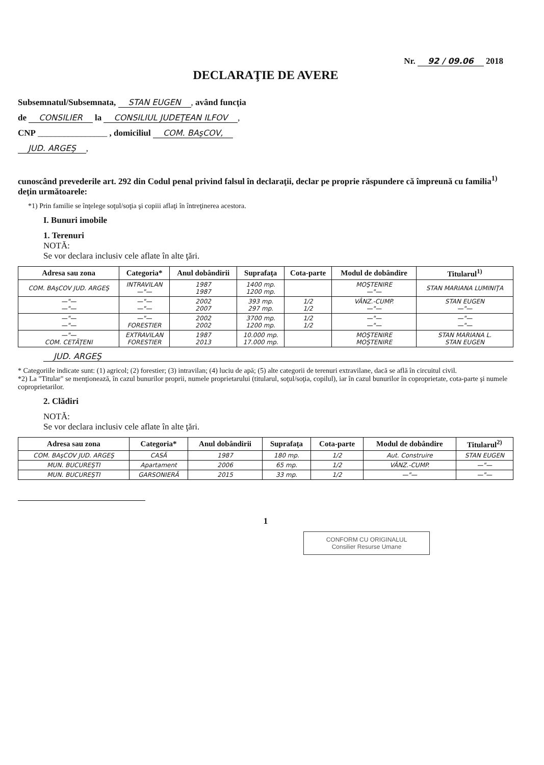Nr. 92 / 09.06 2018
DECLARAŢIE DE AVERE
Subsemnatul/Subsemnata, STAN EUGEN, având funcţia
de CONSILIER la CONSILIUL JUDEŢEAN ILFOV,
CNP ________________ , domiciliul COM. BAşCOV,
JUD. ARGEŞ,
cunoscând prevederile art. 292 din Codul penal privind falsul în declaraţii, declar pe proprie răspundere că împreună cu familia<sup>1)</sup> deţin următoarele:
*1) Prin familie se înţelege soţul/soţia şi copiii aflaţi în întreţinerea acestora.
I. Bunuri imobile
1. Terenuri
NOTĂ:
Se vor declara inclusiv cele aflate în alte ţări.
| Adresa sau zona | Categoria* | Anul dobândirii | Suprafaţa | Cota-parte | Modul de dobândire | Titularul<sup>1)</sup> |
| --- | --- | --- | --- | --- | --- | --- |
| COM. BAşCOV JUD. ARGEŞ | INTRAVILAN —"— | 1987 1987 | 1400 mp. 1200 mp. | | MOŞTENIRE —"— | STAN MARIANA LUMINIŢA |
| —"— —"— | —"— —"— | 2002 2007 | 393 mp. 297 mp. | 1/2 1/2 | VÂNZ.-CUMP. —"— | STAN EUGEN —"— |
| —"— —"— | —"— FORESTIER | 2002 2002 | 3700 mp. 1200 mp. | 1/2 1/2 | —"— —"— | —"— —"— |
| —"— COM. CETĂŢENI | EXTRAVILAN FORESTIER | 1987 2013 | 10.000 mp. 17.000 mp. | | MOŞTENIRE MOŞTENIRE | STAN MARIANA L. STAN EUGEN |
JUD. ARGEŞ
* Categoriile indicate sunt: (1) agricol; (2) forestier; (3) intravilan; (4) luciu de apă; (5) alte categorii de terenuri extravilane, dacă se află în circuitul civil.
*2) La "Titular" se menţionează, în cazul bunurilor proprii, numele proprietarului (titularul, soţul/soţia, copilul), iar în cazul bunurilor în coproprietate, cota-parte şi numele coproprietarilor.
2. Clădiri
NOTĂ:
Se vor declara inclusiv cele aflate în alte ţări.
| Adresa sau zona | Categoria* | Anul dobândirii | Suprafaţa | Cota-parte | Modul de dobândire | Titularul<sup>2)</sup> |
| --- | --- | --- | --- | --- | --- | --- |
| COM. BAşCOV JUD. ARGEŞ | CASĂ | 1987 | 180 mp. | 1/2 | Aut. Construire | STAN EUGEN |
| MUN. BUCUREŞTI | Apartament | 2006 | 65 mp. | 1/2 | VÂNZ.-CUMP. | —"— |
| MUN. BUCUREŞTI | GARSONIERĂ | 2015 | 33 mp. | 1/2 | —"— | —"— |
1
CONFORM CU ORIGINALUL
Consilier Resurse Umane